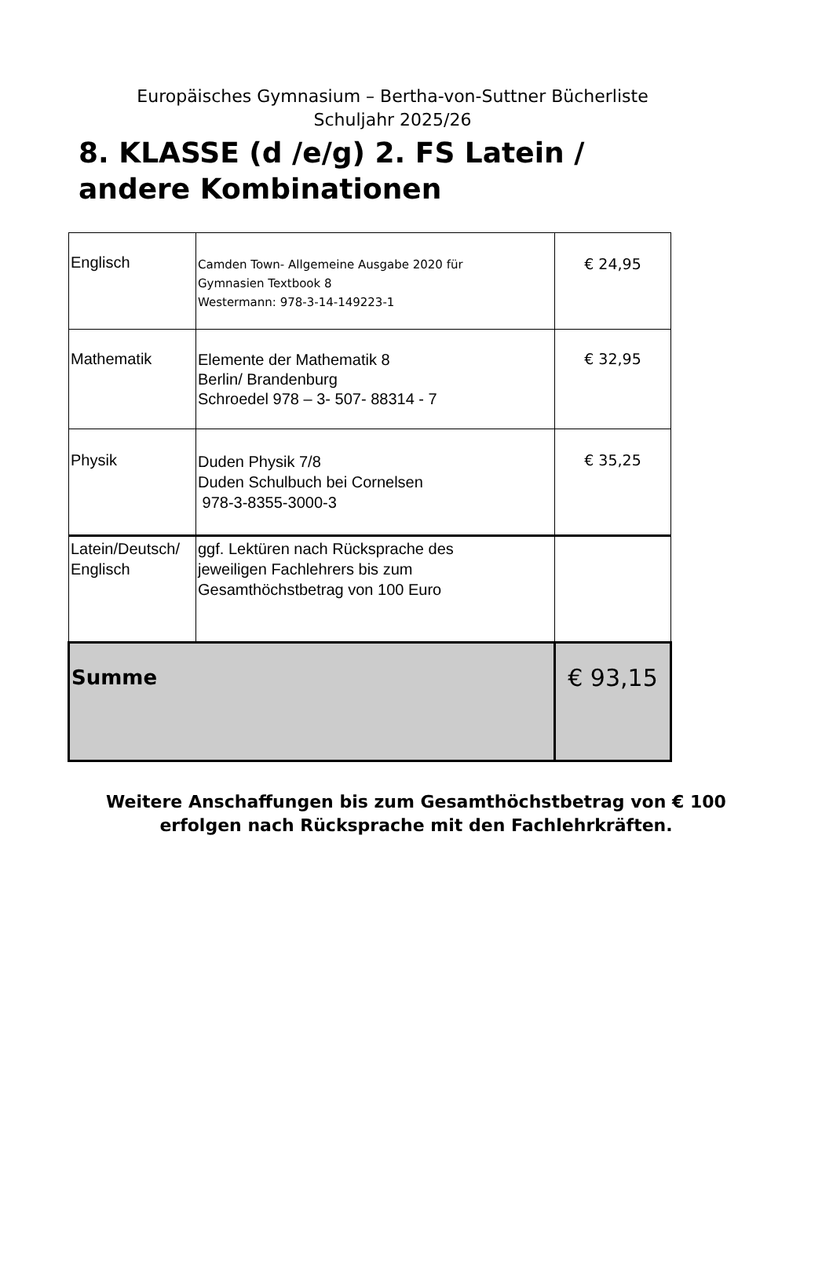Europäisches Gymnasium – Bertha-von-Suttner Bücherliste
Schuljahr 2025/26
8. KLASSE (d /e/g) 2. FS Latein /
andere Kombinationen
| Englisch | Camden Town- Allgemeine Ausgabe 2020 für Gymnasien Textbook 8 Westermann: 978-3-14-149223-1 | € 24,95 |
| Mathematik | Elemente der Mathematik 8 Berlin/ Brandenburg Schroedel 978 – 3- 507- 88314 - 7 | € 32,95 |
| Physik | Duden Physik 7/8 Duden Schulbuch bei Cornelsen 978-3-8355-3000-3 | € 35,25 |
| Latein/Deutsch/ Englisch | ggf. Lektüren nach Rücksprache des jeweiligen Fachlehrers bis zum Gesamthöchstbetrag von 100 Euro | |
| Summe | | € 93,15 |
Weitere Anschaffungen bis zum Gesamthöchstbetrag von € 100
erfolgen nach Rücksprache mit den Fachlehrkräften.